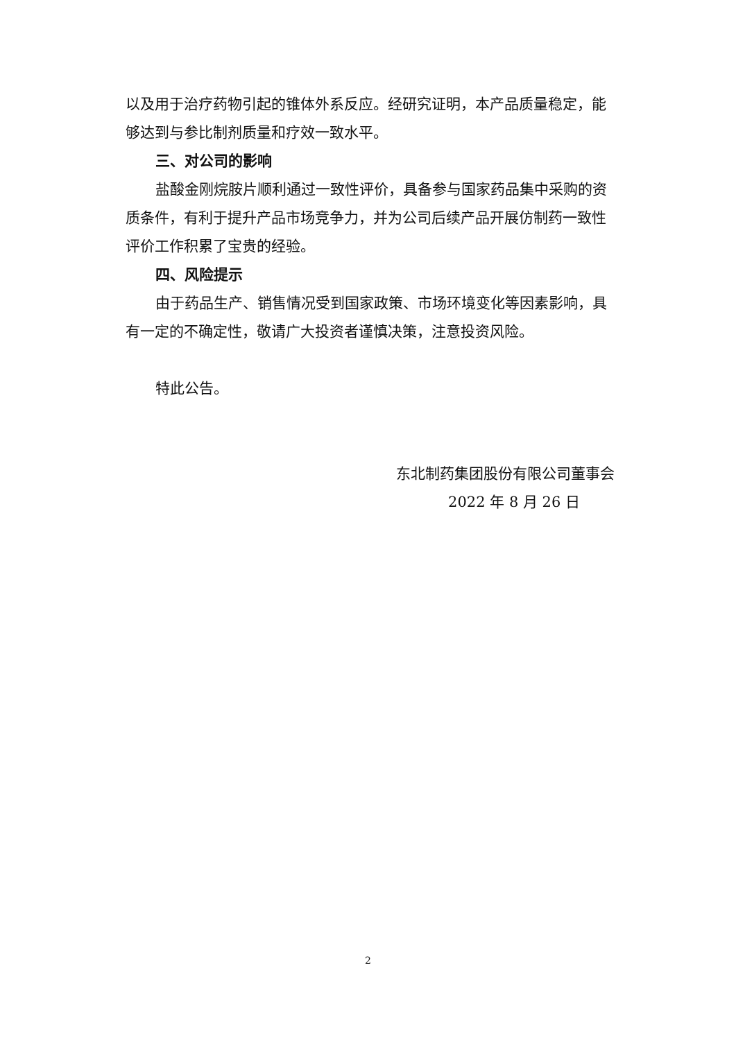以及用于治疗药物引起的锥体外系反应。经研究证明，本产品质量稳定，能够达到与参比制剂质量和疗效一致水平。
三、对公司的影响
盐酸金刚烷胺片顺利通过一致性评价，具备参与国家药品集中采购的资质条件，有利于提升产品市场竞争力，并为公司后续产品开展仿制药一致性评价工作积累了宝贵的经验。
四、风险提示
由于药品生产、销售情况受到国家政策、市场环境变化等因素影响，具有一定的不确定性，敬请广大投资者谨慎决策，注意投资风险。
特此公告。
东北制药集团股份有限公司董事会
2022 年 8 月 26 日
2